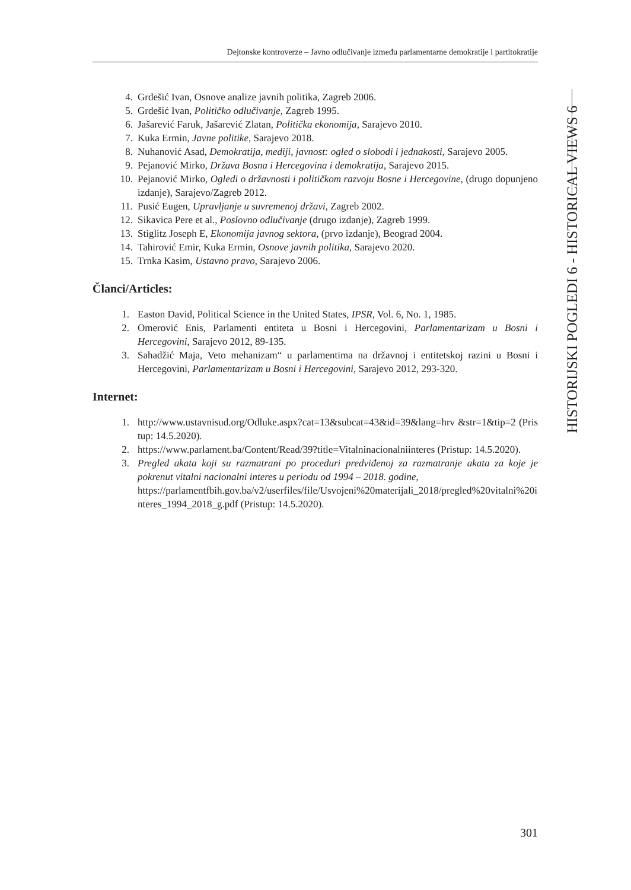Dejtonske kontroverze – Javno odlučivanje između parlamentarne demokratije i partitokratije
4. Grdešić Ivan, Osnove analize javnih politika, Zagreb 2006.
5. Grdešić Ivan, Političko odlučivanje, Zagreb 1995.
6. Jašarević Faruk, Jašarević Zlatan, Politička ekonomija, Sarajevo 2010.
7. Kuka Ermin, Javne politike, Sarajevo 2018.
8. Nuhanović Asad, Demokratija, mediji, javnost: ogled o slobodi i jednakosti, Sarajevo 2005.
9. Pejanović Mirko, Država Bosna i Hercegovina i demokratija, Sarajevo 2015.
10. Pejanović Mirko, Ogledi o državnosti i političkom razvoju Bosne i Hercegovine, (drugo dopunjeno izdanje), Sarajevo/Zagreb 2012.
11. Pusić Eugen, Upravljanje u suvremenoj državi, Zagreb 2002.
12. Sikavica Pere et al., Poslovno odlučivanje (drugo izdanje), Zagreb 1999.
13. Stiglitz Joseph E, Ekonomija javnog sektora, (prvo izdanje), Beograd 2004.
14. Tahirović Emir, Kuka Ermin, Osnove javnih politika, Sarajevo 2020.
15. Trnka Kasim, Ustavno pravo, Sarajevo 2006.
Članci/Articles:
1. Easton David, Political Science in the United States, IPSR, Vol. 6, No. 1, 1985.
2. Omerović Enis, Parlamenti entiteta u Bosni i Hercegovini, Parlamentarizam u Bosni i Hercegovini, Sarajevo 2012, 89-135.
3. Sahadžić Maja, Veto mehanizam“ u parlamentima na državnoj i entitetskoj razini u Bosni i Hercegovini, Parlamentarizam u Bosni i Hercegovini, Sarajevo 2012, 293-320.
Internet:
1. http://www.ustavnisud.org/Odluke.aspx?cat=13&subcat=43&id=39&lang=hrv &str=1&tip=2 (Pristup: 14.5.2020).
2. https://www.parlament.ba/Content/Read/39?title=Vitalninacionalniinteres (Pristup: 14.5.2020).
3. Pregled akata koji su razmatrani po proceduri predviđenoj za razmatranje akata za koje je pokrenut vitalni nacionalni interes u periodu od 1994 – 2018. godine,
https://parlamentfbih.gov.ba/v2/userfiles/file/Usvojeni%20materijali_2018/pregled%20vitalni%20interes_1994_2018_g.pdf (Pristup: 14.5.2020).
HISTORIJSKI POGLEDI 6 - HISTORICAL VIEWS 6
301